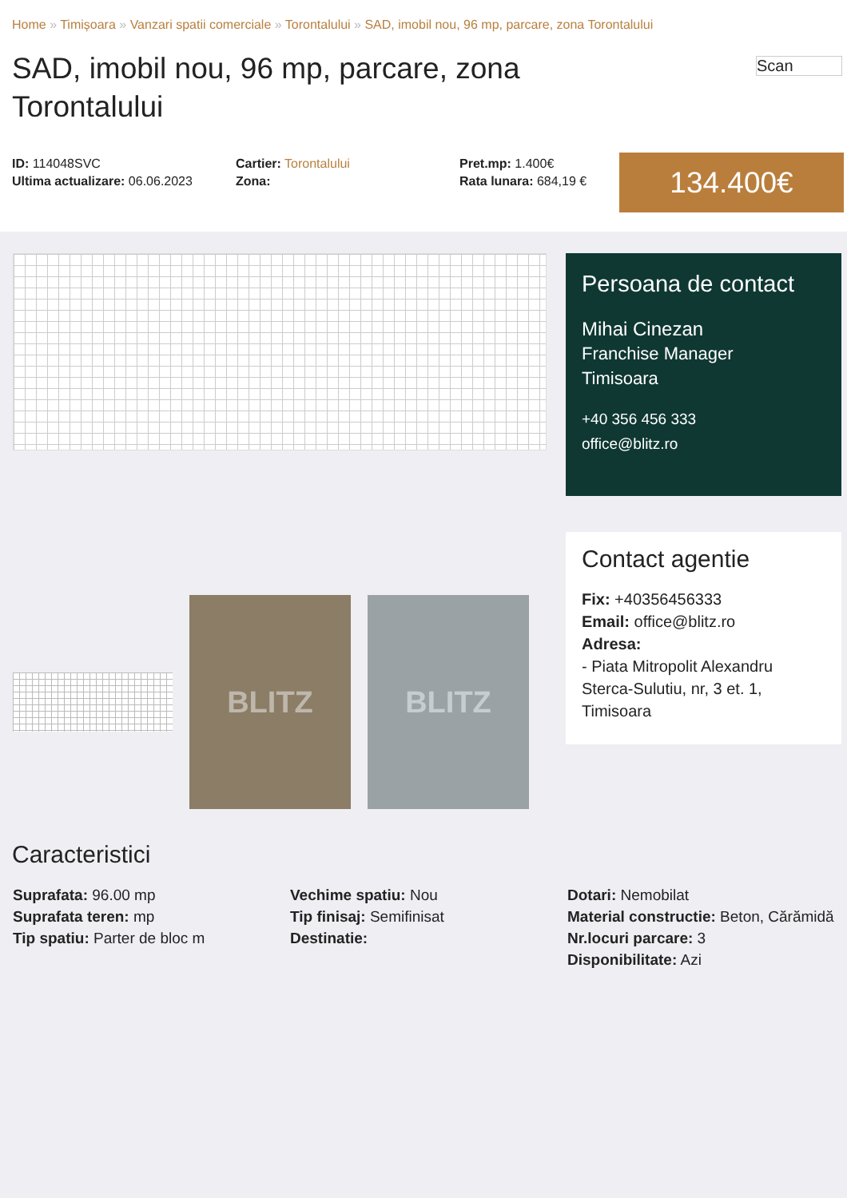Home » Timișoara » Vanzari spatii comerciale » Torontalului » SAD, imobil nou, 96 mp, parcare, zona Torontalului
SAD, imobil nou, 96 mp, parcare, zona Torontalului
Scan
ID: 114048SVC
Ultima actualizare: 06.06.2023
Cartier: Torontalului
Zona:
Pret.mp: 1.400€
Rata lunara: 684,19 €
134.400€
BLITZ BLITZ
Persoana de contact
Mihai Cinezan
Franchise Manager
Timisoara
+40 356 456 333
office@blitz.ro
Contact agentie
Fix: +40356456333
Email: office@blitz.ro
Adresa:
- Piata Mitropolit Alexandru Sterca-Sulutiu, nr, 3 et. 1, Timisoara
Caracteristici
Suprafata: 96.00 mp
Suprafata teren: mp
Tip spatiu: Parter de bloc m
Vechime spatiu: Nou
Tip finisaj: Semifinisat
Destinatie:
Dotari: Nemobilat
Material constructie: Beton, Cărămidă
Nr.locuri parcare: 3
Disponibilitate: Azi